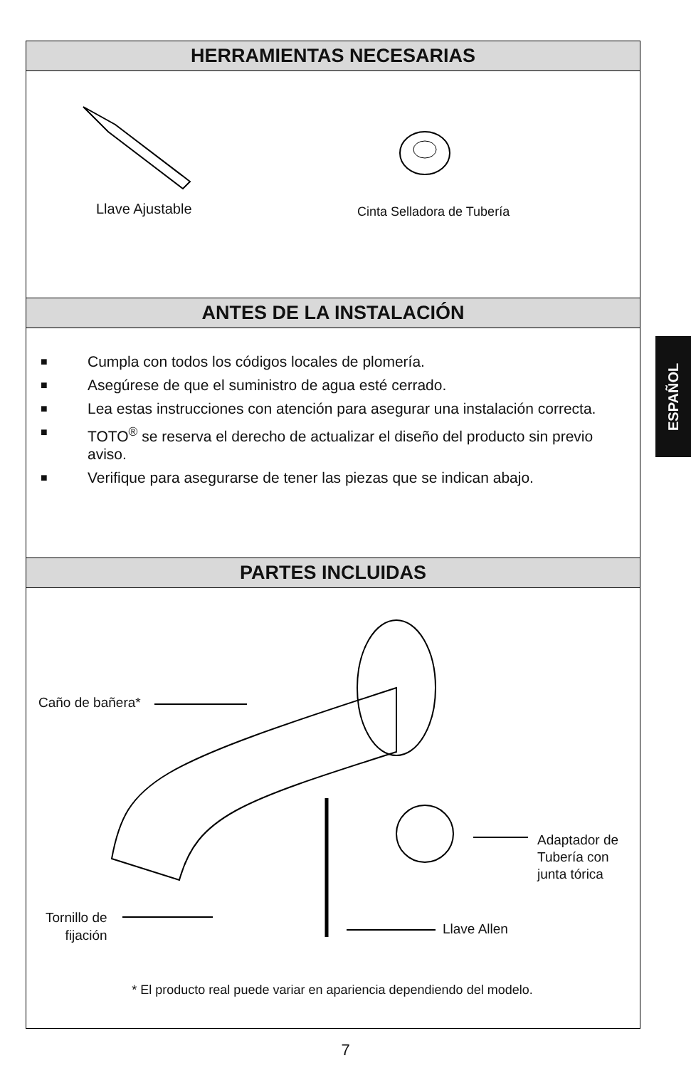HERRAMIENTAS NECESARIAS
Llave Ajustable Cinta Selladora de Tubería
ANTES DE LA INSTALACIÓN
■ Cumpla con todos los códigos locales de plomería.
■ Asegúrese de que el suministro de agua esté cerrado.
■ Lea estas instrucciones con atención para asegurar una instalación correcta.
■ TOTO<sup>®</sup> se reserva el derecho de actualizar el diseño del producto sin previo aviso.
■ Verifique para asegurarse de tener las piezas que se indican abajo.
PARTES INCLUIDAS
Caño de bañera*
Adaptador de
Tubería con
junta tórica
Tornillo de
fijación
Llave Allen
* El producto real puede variar en apariencia dependiendo del modelo.
ESPAÑOL
7